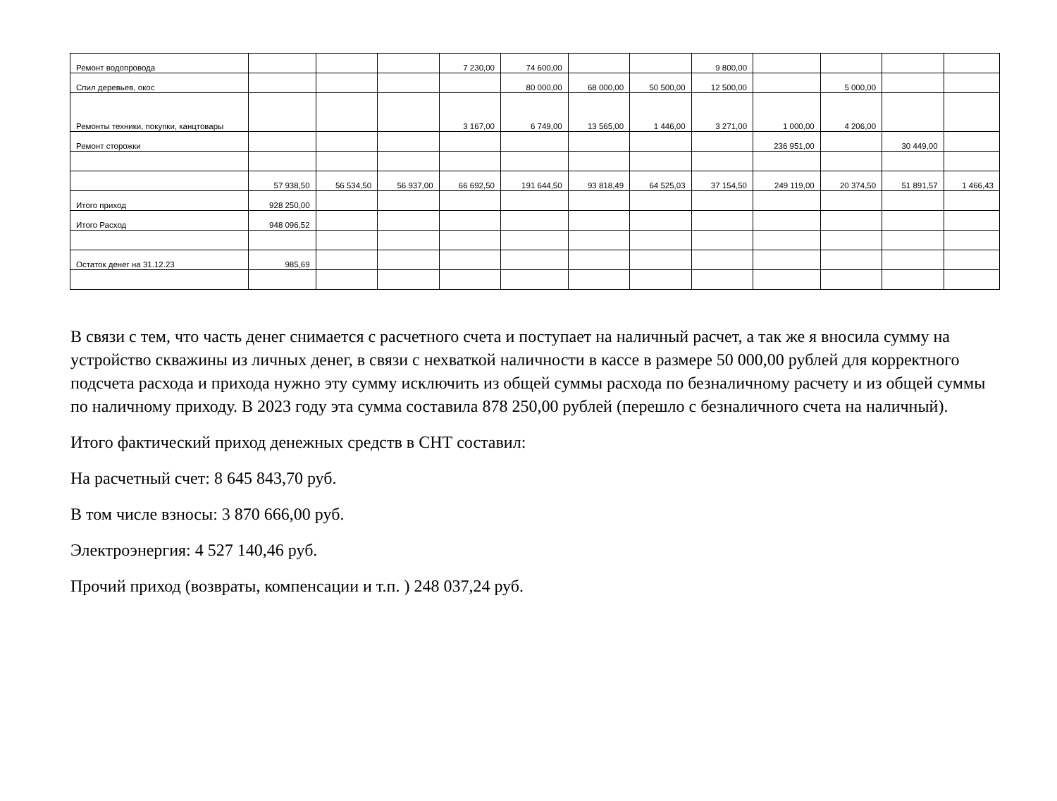| Ремонт водопровода | | | | 7 230,00 | 74 600,00 | | | 9 800,00 | | | | |
| Спил деревьев, окос | | | | | 80 000,00 | 68 000,00 | 50 500,00 | 12 500,00 | | 5 000,00 | | |
| Ремонты техники, покупки, канцтовары | | | | 3 167,00 | 6 749,00 | 13 565,00 | 1 446,00 | 3 271,00 | 1 000,00 | 4 206,00 | | |
| Ремонт сторожки | | | | | | | | | 236 951,00 | | 30 449,00 | |
| | 57 938,50 | 56 534,50 | 56 937,00 | 66 692,50 | 191 644,50 | 93 818,49 | 64 525,03 | 37 154,50 | 249 119,00 | 20 374,50 | 51 891,57 | 1 466,43 |
| Итого приход | 928 250,00 | | | | | | | | | | | |
| Итого Расход | 948 096,52 | | | | | | | | | | | |
| Остаток денег на 31.12.23 | 985,69 | | | | | | | | | | | |
В связи с тем, что часть денег снимается с расчетного счета и поступает на наличный расчет, а так же я вносила сумму на устройство скважины из личных денег, в связи с нехваткой наличности в кассе в размере 50 000,00 рублей для корректного подсчета расхода и прихода нужно эту сумму исключить из общей суммы расхода по безналичному расчету и из общей суммы по наличному приходу. В 2023 году эта сумма составила 878 250,00 рублей (перешло с безналичного счета на наличный).
Итого фактический приход денежных средств в СНТ составил:
На расчетный счет: 8 645 843,70 руб.
В том числе взносы: 3 870 666,00 руб.
Электроэнергия: 4 527 140,46 руб.
Прочий приход (возвраты, компенсации и т.п. ) 248 037,24 руб.